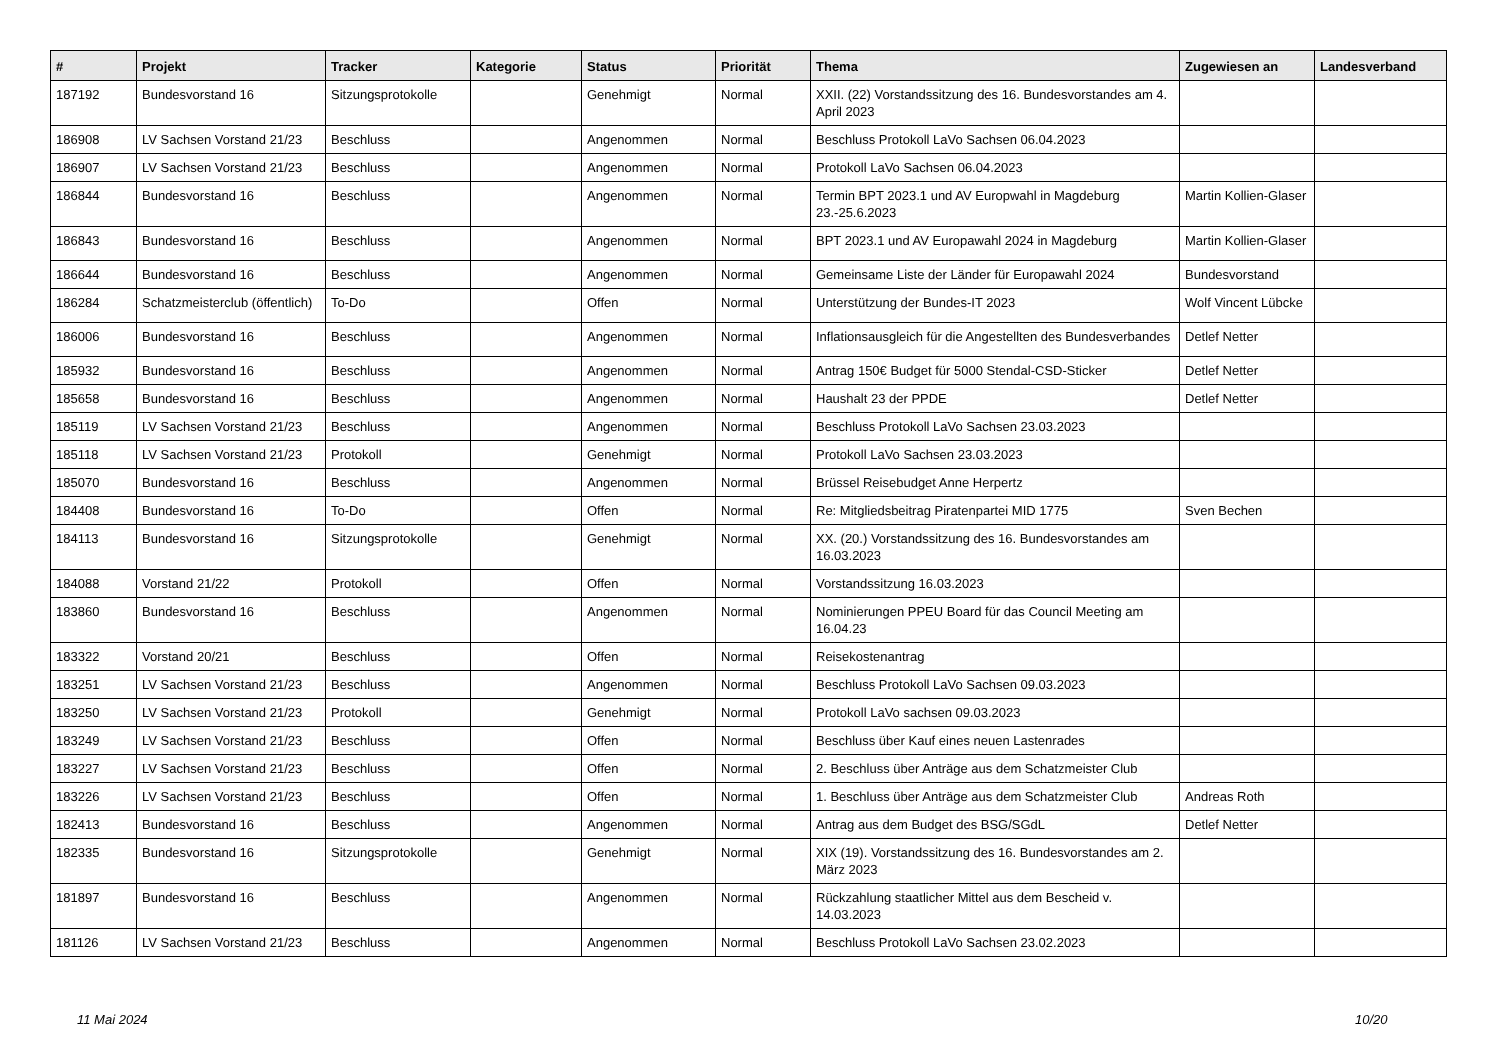| # | Projekt | Tracker | Kategorie | Status | Priorität | Thema | Zugewiesen an | Landesverband |
| --- | --- | --- | --- | --- | --- | --- | --- | --- |
| 187192 | Bundesvorstand 16 | Sitzungsprotokolle | | Genehmigt | Normal | XXII. (22) Vorstandssitzung des 16. Bundesvorstandes am 4. April 2023 | | |
| 186908 | LV Sachsen Vorstand 21/23 | Beschluss | | Angenommen | Normal | Beschluss Protokoll LaVo Sachsen 06.04.2023 | | |
| 186907 | LV Sachsen Vorstand 21/23 | Beschluss | | Angenommen | Normal | Protokoll LaVo Sachsen 06.04.2023 | | |
| 186844 | Bundesvorstand 16 | Beschluss | | Angenommen | Normal | Termin BPT 2023.1 und AV Europwahl in Magdeburg 23.-25.6.2023 | Martin Kollien-Glaser | |
| 186843 | Bundesvorstand 16 | Beschluss | | Angenommen | Normal | BPT 2023.1 und AV Europawahl 2024 in Magdeburg | Martin Kollien-Glaser | |
| 186644 | Bundesvorstand 16 | Beschluss | | Angenommen | Normal | Gemeinsame Liste der Länder für Europawahl 2024 | Bundesvorstand | |
| 186284 | Schatzmeisterclub (öffentlich) | To-Do | | Offen | Normal | Unterstützung der Bundes-IT 2023 | Wolf Vincent Lübcke | |
| 186006 | Bundesvorstand 16 | Beschluss | | Angenommen | Normal | Inflationsausgleich für die Angestellten des Bundesverbandes | Detlef Netter | |
| 185932 | Bundesvorstand 16 | Beschluss | | Angenommen | Normal | Antrag 150€ Budget für 5000 Stendal-CSD-Sticker | Detlef Netter | |
| 185658 | Bundesvorstand 16 | Beschluss | | Angenommen | Normal | Haushalt 23 der PPDE | Detlef Netter | |
| 185119 | LV Sachsen Vorstand 21/23 | Beschluss | | Angenommen | Normal | Beschluss Protokoll LaVo Sachsen 23.03.2023 | | |
| 185118 | LV Sachsen Vorstand 21/23 | Protokoll | | Genehmigt | Normal | Protokoll LaVo Sachsen 23.03.2023 | | |
| 185070 | Bundesvorstand 16 | Beschluss | | Angenommen | Normal | Brüssel Reisebudget Anne Herpertz | | |
| 184408 | Bundesvorstand 16 | To-Do | | Offen | Normal | Re: Mitgliedsbeitrag Piratenpartei MID 1775 | Sven Bechen | |
| 184113 | Bundesvorstand 16 | Sitzungsprotokolle | | Genehmigt | Normal | XX. (20.) Vorstandssitzung des 16. Bundesvorstandes am 16.03.2023 | | |
| 184088 | Vorstand 21/22 | Protokoll | | Offen | Normal | Vorstandssitzung 16.03.2023 | | |
| 183860 | Bundesvorstand 16 | Beschluss | | Angenommen | Normal | Nominierungen PPEU Board für das Council Meeting am 16.04.23 | | |
| 183322 | Vorstand 20/21 | Beschluss | | Offen | Normal | Reisekostenantrag | | |
| 183251 | LV Sachsen Vorstand 21/23 | Beschluss | | Angenommen | Normal | Beschluss Protokoll LaVo Sachsen 09.03.2023 | | |
| 183250 | LV Sachsen Vorstand 21/23 | Protokoll | | Genehmigt | Normal | Protokoll LaVo sachsen 09.03.2023 | | |
| 183249 | LV Sachsen Vorstand 21/23 | Beschluss | | Offen | Normal | Beschluss über Kauf eines neuen Lastenrades | | |
| 183227 | LV Sachsen Vorstand 21/23 | Beschluss | | Offen | Normal | 2. Beschluss über Anträge aus dem Schatzmeister Club | | |
| 183226 | LV Sachsen Vorstand 21/23 | Beschluss | | Offen | Normal | 1. Beschluss über Anträge aus dem Schatzmeister Club | Andreas Roth | |
| 182413 | Bundesvorstand 16 | Beschluss | | Angenommen | Normal | Antrag aus dem Budget des BSG/SGdL | Detlef Netter | |
| 182335 | Bundesvorstand 16 | Sitzungsprotokolle | | Genehmigt | Normal | XIX (19). Vorstandssitzung des 16. Bundesvorstandes am 2. März 2023 | | |
| 181897 | Bundesvorstand 16 | Beschluss | | Angenommen | Normal | Rückzahlung staatlicher Mittel aus dem Bescheid v. 14.03.2023 | | |
| 181126 | LV Sachsen Vorstand 21/23 | Beschluss | | Angenommen | Normal | Beschluss Protokoll LaVo Sachsen 23.02.2023 | | |
11 Mai 2024 10/20